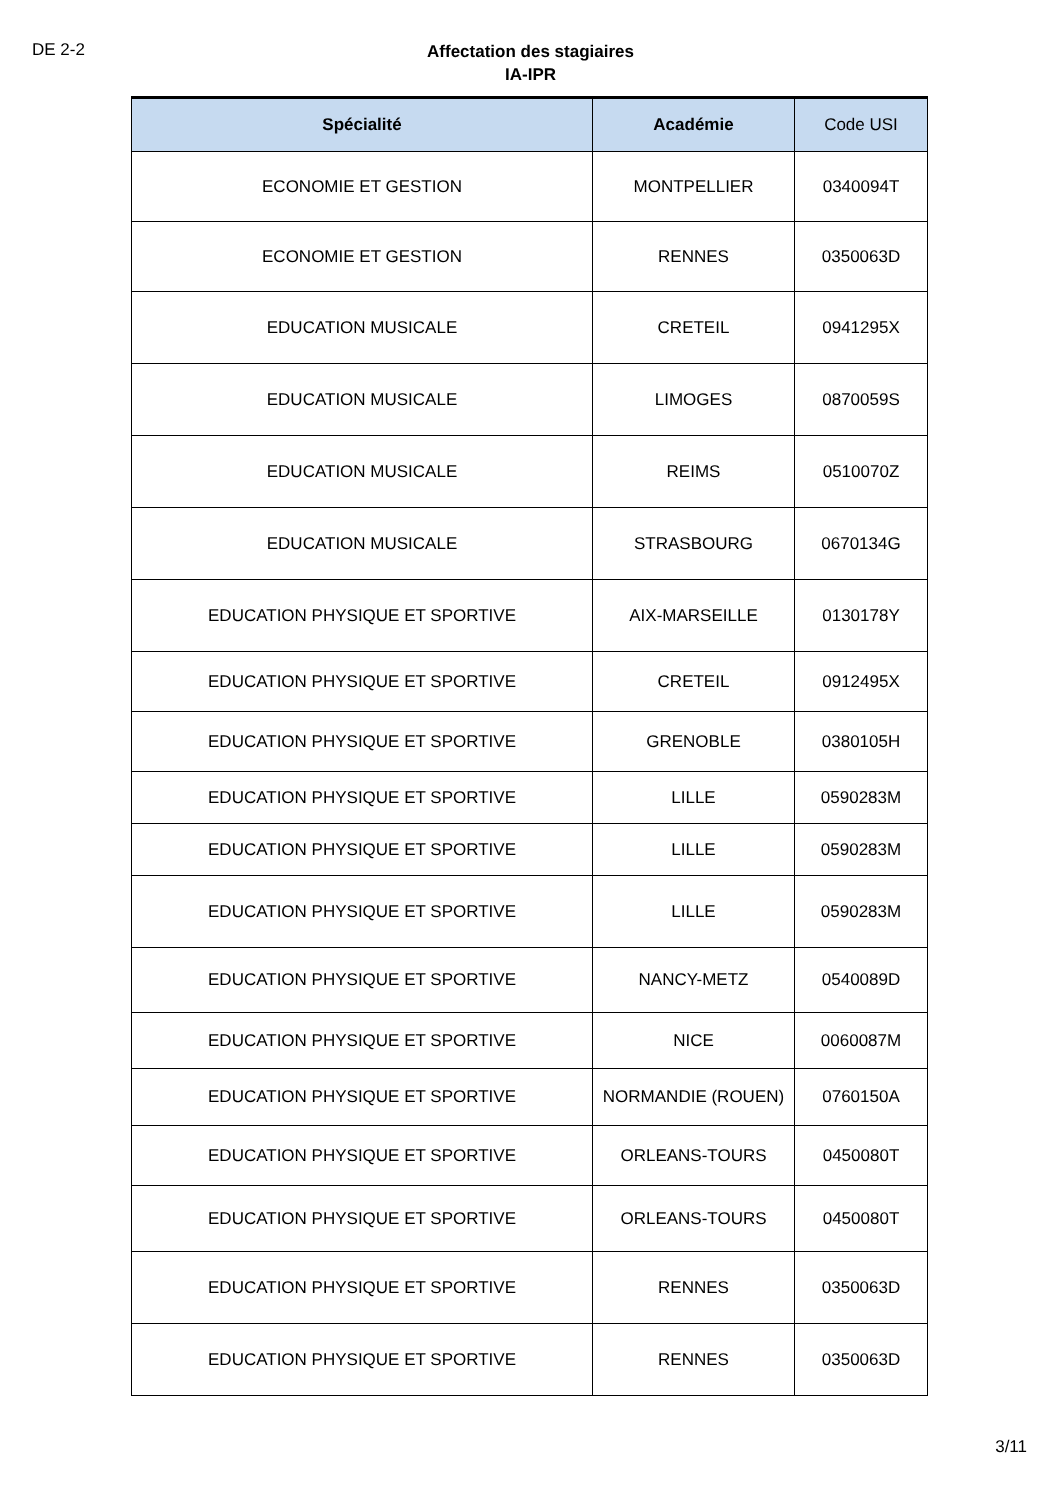DE 2-2
Affectation des stagiaires
IA-IPR
| Spécialité | Académie | Code USI |
| --- | --- | --- |
| ECONOMIE ET GESTION | MONTPELLIER | 0340094T |
| ECONOMIE ET GESTION | RENNES | 0350063D |
| EDUCATION MUSICALE | CRETEIL | 0941295X |
| EDUCATION MUSICALE | LIMOGES | 0870059S |
| EDUCATION MUSICALE | REIMS | 0510070Z |
| EDUCATION MUSICALE | STRASBOURG | 0670134G |
| EDUCATION PHYSIQUE ET SPORTIVE | AIX-MARSEILLE | 0130178Y |
| EDUCATION PHYSIQUE ET SPORTIVE | CRETEIL | 0912495X |
| EDUCATION PHYSIQUE ET SPORTIVE | GRENOBLE | 0380105H |
| EDUCATION PHYSIQUE ET SPORTIVE | LILLE | 0590283M |
| EDUCATION PHYSIQUE ET SPORTIVE | LILLE | 0590283M |
| EDUCATION PHYSIQUE ET SPORTIVE | LILLE | 0590283M |
| EDUCATION PHYSIQUE ET SPORTIVE | NANCY-METZ | 0540089D |
| EDUCATION PHYSIQUE ET SPORTIVE | NICE | 0060087M |
| EDUCATION PHYSIQUE ET SPORTIVE | NORMANDIE (ROUEN) | 0760150A |
| EDUCATION PHYSIQUE ET SPORTIVE | ORLEANS-TOURS | 0450080T |
| EDUCATION PHYSIQUE ET SPORTIVE | ORLEANS-TOURS | 0450080T |
| EDUCATION PHYSIQUE ET SPORTIVE | RENNES | 0350063D |
| EDUCATION PHYSIQUE ET SPORTIVE | RENNES | 0350063D |
3/11